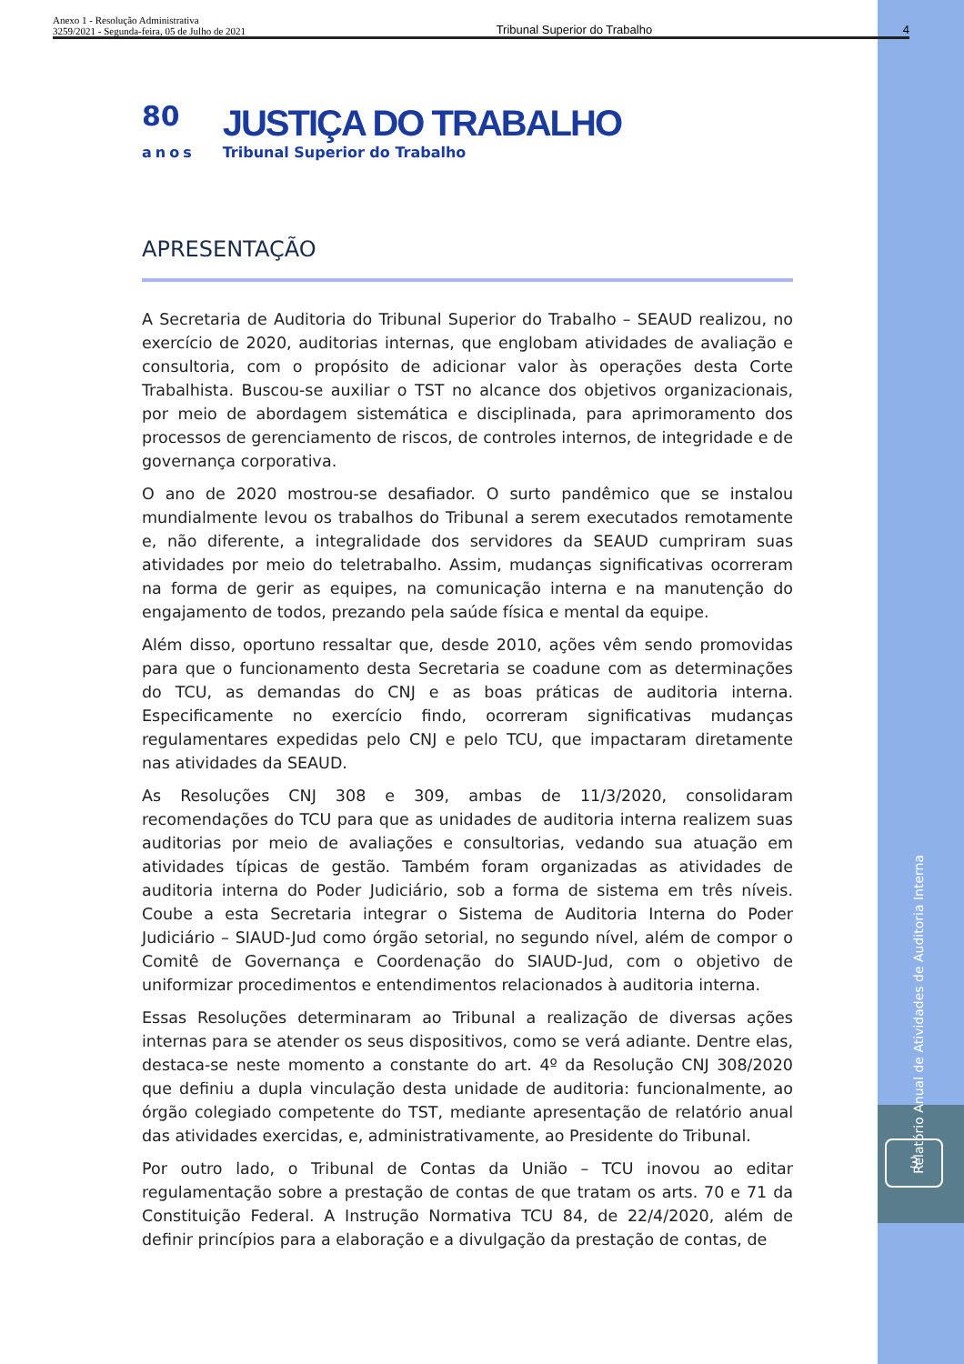Anexo 1 - Resolução Administrativa
3259/2021 - Segunda-feira, 05 de Julho de 2021
Tribunal Superior do Trabalho
4
80
anos
JUSTIÇA DO TRABALHO
Tribunal Superior do Trabalho
APRESENTAÇÃO
A Secretaria de Auditoria do Tribunal Superior do Trabalho – SEAUD realizou, no exercício de 2020, auditorias internas, que englobam atividades de avaliação e consultoria, com o propósito de adicionar valor às operações desta Corte Trabalhista. Buscou-se auxiliar o TST no alcance dos objetivos organizacionais, por meio de abordagem sistemática e disciplinada, para aprimoramento dos processos de gerenciamento de riscos, de controles internos, de integridade e de governança corporativa.
O ano de 2020 mostrou-se desafiador. O surto pandêmico que se instalou mundialmente levou os trabalhos do Tribunal a serem executados remotamente e, não diferente, a integralidade dos servidores da SEAUD cumpriram suas atividades por meio do teletrabalho. Assim, mudanças significativas ocorreram na forma de gerir as equipes, na comunicação interna e na manutenção do engajamento de todos, prezando pela saúde física e mental da equipe.
Além disso, oportuno ressaltar que, desde 2010, ações vêm sendo promovidas para que o funcionamento desta Secretaria se coadune com as determinações do TCU, as demandas do CNJ e as boas práticas de auditoria interna. Especificamente no exercício findo, ocorreram significativas mudanças regulamentares expedidas pelo CNJ e pelo TCU, que impactaram diretamente nas atividades da SEAUD.
As Resoluções CNJ 308 e 309, ambas de 11/3/2020, consolidaram recomendações do TCU para que as unidades de auditoria interna realizem suas auditorias por meio de avaliações e consultorias, vedando sua atuação em atividades típicas de gestão. Também foram organizadas as atividades de auditoria interna do Poder Judiciário, sob a forma de sistema em três níveis. Coube a esta Secretaria integrar o Sistema de Auditoria Interna do Poder Judiciário – SIAUD-Jud como órgão setorial, no segundo nível, além de compor o Comitê de Governança e Coordenação do SIAUD-Jud, com o objetivo de uniformizar procedimentos e entendimentos relacionados à auditoria interna.
Essas Resoluções determinaram ao Tribunal a realização de diversas ações internas para se atender os seus dispositivos, como se verá adiante. Dentre elas, destaca-se neste momento a constante do art. 4º da Resolução CNJ 308/2020 que definiu a dupla vinculação desta unidade de auditoria: funcionalmente, ao órgão colegiado competente do TST, mediante apresentação de relatório anual das atividades exercidas, e, administrativamente, ao Presidente do Tribunal.
Por outro lado, o Tribunal de Contas da União – TCU inovou ao editar regulamentação sobre a prestação de contas de que tratam os arts. 70 e 71 da Constituição Federal. A Instrução Normativa TCU 84, de 22/4/2020, além de definir princípios para a elaboração e a divulgação da prestação de contas, de
Relatório Anual de Atividades de Auditoria Interna
3